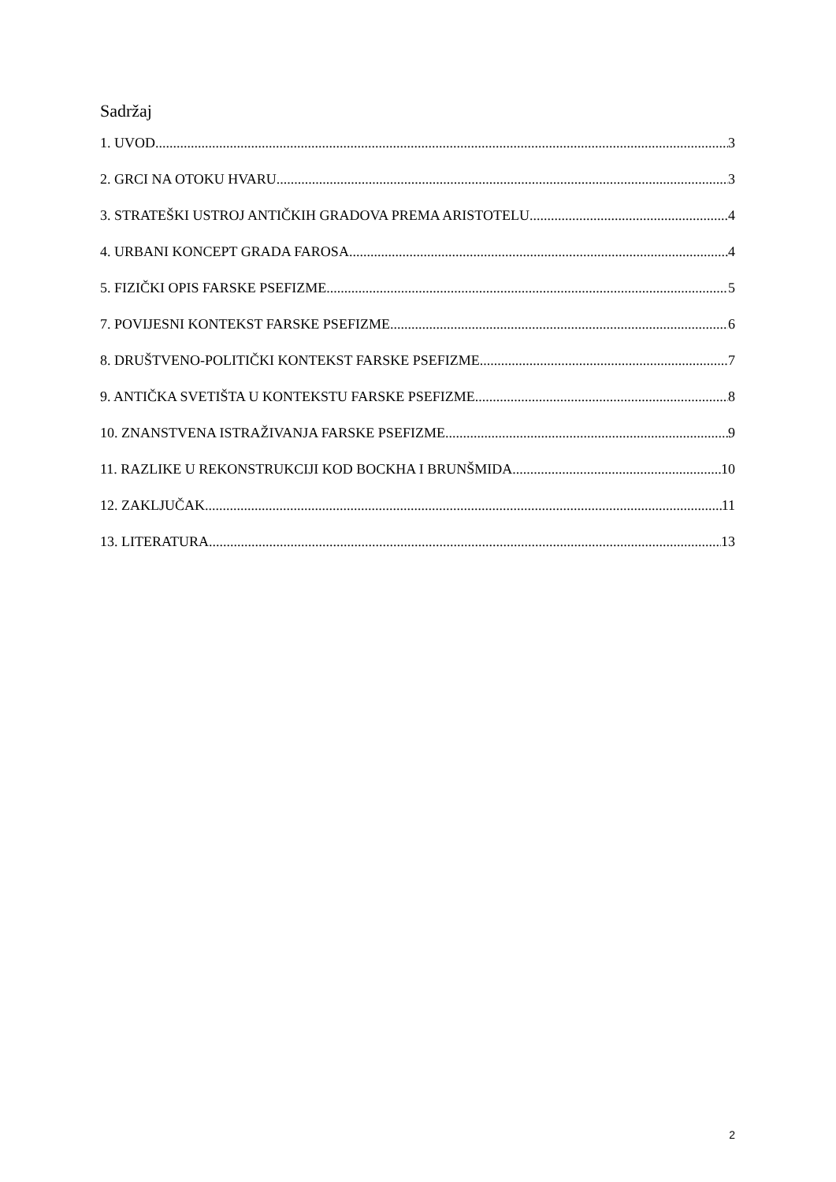Sadržaj
1. UVOD 3
2. GRCI NA OTOKU HVARU 3
3. STRATEŠKI USTROJ ANTIČKIH GRADOVA PREMA ARISTOTELU 4
4. URBANI KONCEPT GRADA FAROSA 4
5. FIZIČKI OPIS FARSKE PSEFIZME 5
7. POVIJESNI KONTEKST FARSKE PSEFIZME 6
8. DRUŠTVENO-POLITIČKI KONTEKST FARSKE PSEFIZME 7
9. ANTIČKA SVETIŠTA U KONTEKSTU FARSKE PSEFIZME 8
10. ZNANSTVENA ISTRAŽIVANJA FARSKE PSEFIZME 9
11. RAZLIKE U REKONSTRUKCIJI KOD BOCKHA I BRUNŠMIDA 10
12. ZAKLJUČAK 11
13. LITERATURA 13
2